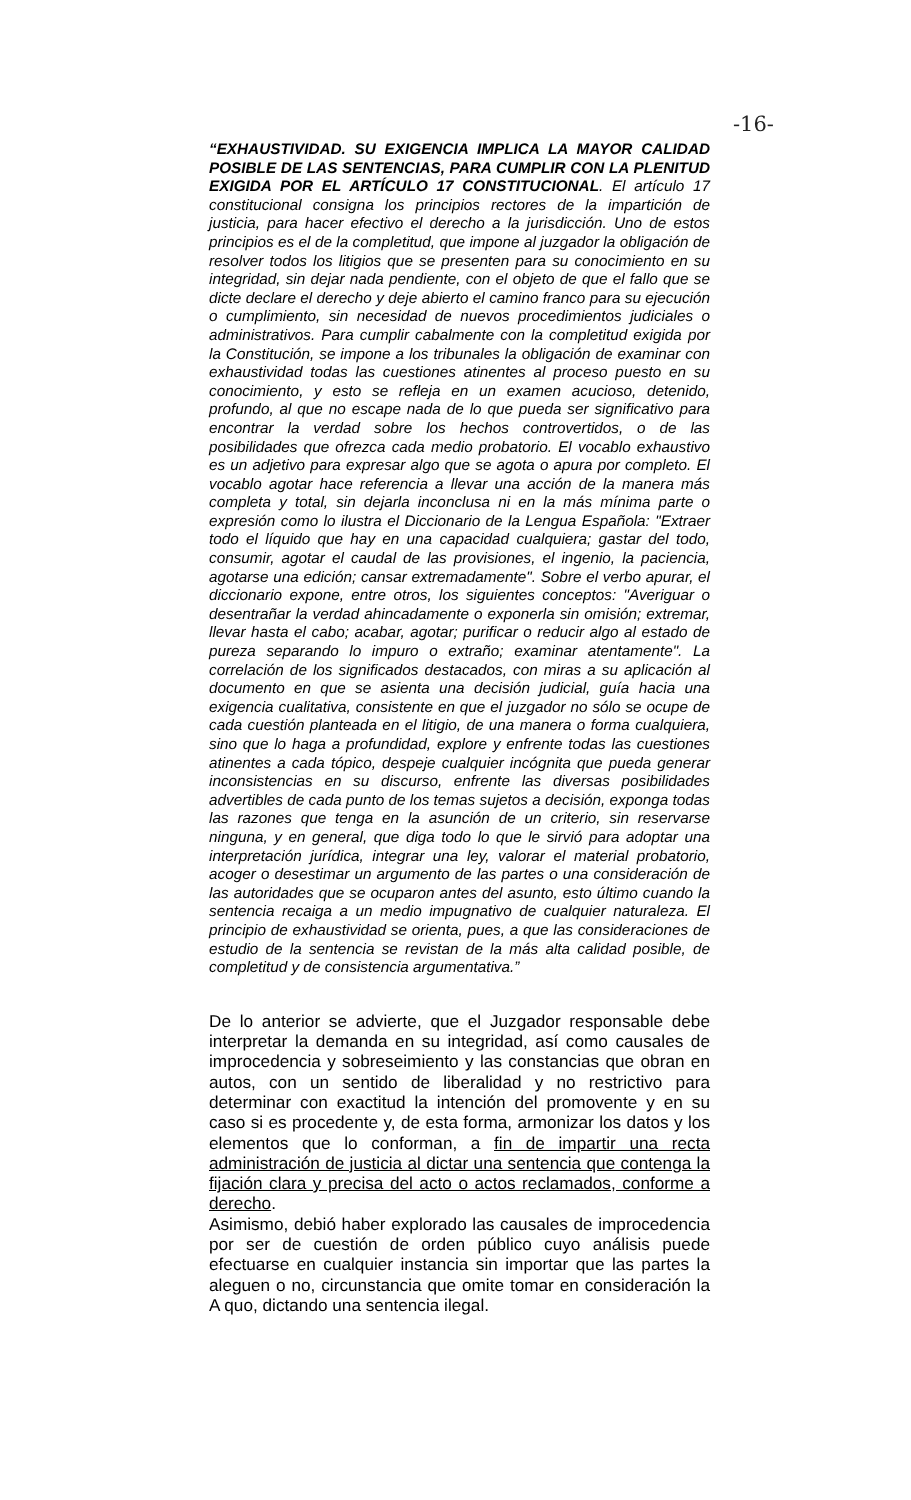-16-
“EXHAUSTIVIDAD. SU EXIGENCIA IMPLICA LA MAYOR CALIDAD POSIBLE DE LAS SENTENCIAS, PARA CUMPLIR CON LA PLENITUD EXIGIDA POR EL ARTÍCULO 17 CONSTITUCIONAL. El artículo 17 constitucional consigna los principios rectores de la impartición de justicia, para hacer efectivo el derecho a la jurisdicción. Uno de estos principios es el de la completitud, que impone al juzgador la obligación de resolver todos los litigios que se presenten para su conocimiento en su integridad, sin dejar nada pendiente, con el objeto de que el fallo que se dicte declare el derecho y deje abierto el camino franco para su ejecución o cumplimiento, sin necesidad de nuevos procedimientos judiciales o administrativos. Para cumplir cabalmente con la completitud exigida por la Constitución, se impone a los tribunales la obligación de examinar con exhaustividad todas las cuestiones atinentes al proceso puesto en su conocimiento, y esto se refleja en un examen acucioso, detenido, profundo, al que no escape nada de lo que pueda ser significativo para encontrar la verdad sobre los hechos controvertidos, o de las posibilidades que ofrezca cada medio probatorio. El vocablo exhaustivo es un adjetivo para expresar algo que se agota o apura por completo. El vocablo agotar hace referencia a llevar una acción de la manera más completa y total, sin dejarla inconclusa ni en la más mínima parte o expresión como lo ilustra el Diccionario de la Lengua Española: "Extraer todo el líquido que hay en una capacidad cualquiera; gastar del todo, consumir, agotar el caudal de las provisiones, el ingenio, la paciencia, agotarse una edición; cansar extremadamente". Sobre el verbo apurar, el diccionario expone, entre otros, los siguientes conceptos: "Averiguar o desentrañar la verdad ahincadamente o exponerla sin omisión; extremar, llevar hasta el cabo; acabar, agotar; purificar o reducir algo al estado de pureza separando lo impuro o extraño; examinar atentamente". La correlación de los significados destacados, con miras a su aplicación al documento en que se asienta una decisión judicial, guía hacia una exigencia cualitativa, consistente en que el juzgador no sólo se ocupe de cada cuestión planteada en el litigio, de una manera o forma cualquiera, sino que lo haga a profundidad, explore y enfrente todas las cuestiones atinentes a cada tópico, despeje cualquier incógnita que pueda generar inconsistencias en su discurso, enfrente las diversas posibilidades advertibles de cada punto de los temas sujetos a decisión, exponga todas las razones que tenga en la asunción de un criterio, sin reservarse ninguna, y en general, que diga todo lo que le sirvió para adoptar una interpretación jurídica, integrar una ley, valorar el material probatorio, acoger o desestimar un argumento de las partes o una consideración de las autoridades que se ocuparon antes del asunto, esto último cuando la sentencia recaiga a un medio impugnativo de cualquier naturaleza. El principio de exhaustividad se orienta, pues, a que las consideraciones de estudio de la sentencia se revistan de la más alta calidad posible, de completitud y de consistencia argumentativa.”
De lo anterior se advierte, que el Juzgador responsable debe interpretar la demanda en su integridad, así como causales de improcedencia y sobreseimiento y las constancias que obran en autos, con un sentido de liberalidad y no restrictivo para determinar con exactitud la intención del promovente y en su caso si es procedente y, de esta forma, armonizar los datos y los elementos que lo conforman, a fin de impartir una recta administración de justicia al dictar una sentencia que contenga la fijación clara y precisa del acto o actos reclamados, conforme a derecho.
Asimismo, debió haber explorado las causales de improcedencia por ser de cuestión de orden público cuyo análisis puede efectuarse en cualquier instancia sin importar que las partes la aleguen o no, circunstancia que omite tomar en consideración la A quo, dictando una sentencia ilegal.